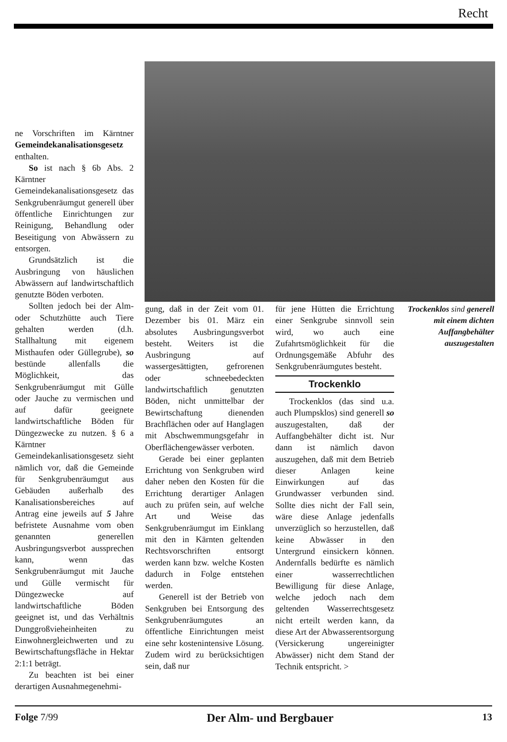Recht
ne Vorschriften im Kärntner Gemeindekanalisationsgesetz enthalten.
So ist nach § 6b Abs. 2 Kärntner Gemeindekanalisationsgesetz das Senkgrubenräumgut generell über öffentliche Einrichtungen zur Reinigung, Behandlung oder Beseitigung von Abwässern zu entsorgen.
Grundsätzlich ist die Ausbringung von häuslichen Abwässern auf landwirtschaftlich genutzte Böden verboten.
Sollten jedoch bei der Alm- oder Schutzhütte auch Tiere gehalten werden (d.h. Stallhaltung mit eigenem Misthaufen oder Güllegrube), so bestünde allenfalls die Möglichkeit, das Senkgrubenräumgut mit Gülle oder Jauche zu vermischen und auf dafür geeignete landwirtschaftliche Böden für Düngezwecke zu nutzen. § 6 a Kärntner Gemeindekanlisationsgesetz sieht nämlich vor, daß die Gemeinde für Senkgrubenräumgut aus Gebäuden außerhalb des Kanalisationsbereiches auf Antrag eine jeweils auf 5 Jahre befristete Ausnahme vom oben genannten generellen Ausbringungsverbot aussprechen kann, wenn das Senkgrubenräumgut mit Jauche und Gülle vermischt für Düngezwecke auf landwirtschaftliche Böden geeignet ist, und das Verhältnis Dunggroßvieheinheiten zu Einwohnergleichwerten und zu Bewirtschaftungsfläche in Hektar 2:1:1 beträgt.
Zu beachten ist bei einer derartigen Ausnahmegenehmi-
gung, daß in der Zeit vom 01. Dezember bis 01. März ein absolutes Ausbringungsverbot besteht. Weiters ist die Ausbringung auf wassergesättigten, gefrorenen oder schneebedeckten landwirtschaftlich genutzten Böden, nicht unmittelbar der Bewirtschaftung dienenden Brachflächen oder auf Hanglagen mit Abschwemmungsgefahr in Oberflächengewässer verboten.
Gerade bei einer geplanten Errichtung von Senkgruben wird daher neben den Kosten für die Errichtung derartiger Anlagen auch zu prüfen sein, auf welche Art und Weise das Senkgrubenräumgut im Einklang mit den in Kärnten geltenden Rechtsvorschriften entsorgt werden kann bzw. welche Kosten dadurch in Folge entstehen werden.
Generell ist der Betrieb von Senkgruben bei Entsorgung des Senkgrubenräumgutes an öffentliche Einrichtungen meist eine sehr kostenintensive Lösung. Zudem wird zu berücksichtigen sein, daß nur
für jene Hütten die Errichtung einer Senkgrube sinnvoll sein wird, wo auch eine Zufahrtsmöglichkeit für die Ordnungsgemäße Abfuhr des Senkgrubenräumgutes besteht.
Trockenklo
Trockenklos (das sind u.a. auch Plumpsklos) sind generell so auszugestalten, daß der Auffangbehälter dicht ist. Nur dann ist nämlich davon auszugehen, daß mit dem Betrieb dieser Anlagen keine Einwirkungen auf das Grundwasser verbunden sind. Sollte dies nicht der Fall sein, wäre diese Anlage jedenfalls unverzüglich so herzustellen, daß keine Abwässer in den Untergrund einsickern können. Andernfalls bedürfte es nämlich einer wasserrechtlichen Bewilligung für diese Anlage, welche jedoch nach dem geltenden Wasserrechtsgesetz nicht erteilt werden kann, da diese Art der Abwasserentsorgung (Versickerung ungereinigter Abwässer) nicht dem Stand der Technik entspricht. >
Trockenklos sind generell mit einem dichten Auffangbehälter auszugestalten
Folge 7/99 Der Alm- und Bergbauer 13